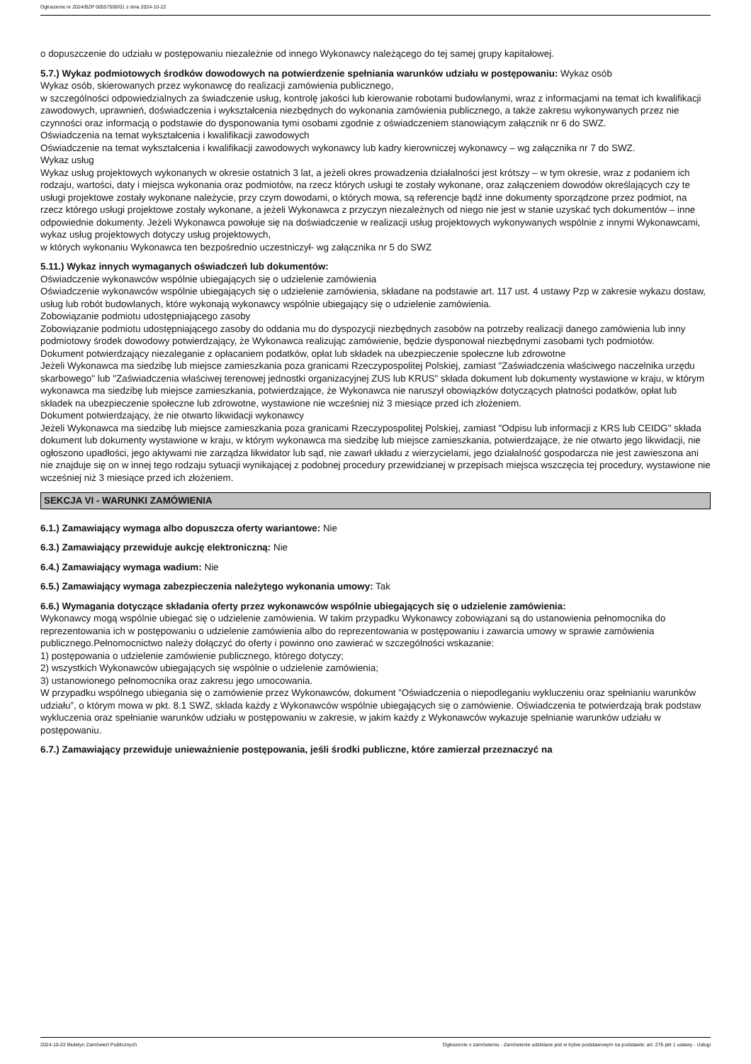Ogłoszenie nr 2024/BZP 00557506/01 z dnia 2024-10-22
o dopuszczenie do udziału w postępowaniu niezależnie od innego Wykonawcy należącego do tej samej grupy kapitałowej.
5.7.) Wykaz podmiotowych środków dowodowych na potwierdzenie spełniania warunków udziału w postępowaniu: Wykaz osób
Wykaz osób, skierowanych przez wykonawcę do realizacji zamówienia publicznego,
w szczególności odpowiedzialnych za świadczenie usług, kontrolę jakości lub kierowanie robotami budowlanymi, wraz z informacjami na temat ich kwalifikacji zawodowych, uprawnień, doświadczenia i wykształcenia niezbędnych do wykonania zamówienia publicznego, a także zakresu wykonywanych przez nie czynności oraz informacją o podstawie do dysponowania tymi osobami zgodnie z oświadczeniem stanowiącym załącznik nr 6 do SWZ.
Oświadczenia na temat wykształcenia i kwalifikacji zawodowych
Oświadczenie na temat wykształcenia i kwalifikacji zawodowych wykonawcy lub kadry kierowniczej wykonawcy – wg załącznika nr 7 do SWZ.
Wykaz usług
Wykaz usług projektowych wykonanych w okresie ostatnich 3 lat, a jeżeli okres prowadzenia działalności jest krótszy – w tym okresie, wraz z podaniem ich rodzaju, wartości, daty i miejsca wykonania oraz podmiotów, na rzecz których usługi te zostały wykonane, oraz załączeniem dowodów określających czy te usługi projektowe zostały wykonane należycie, przy czym dowodami, o których mowa, są referencje bądź inne dokumenty sporządzone przez podmiot, na rzecz którego usługi projektowe zostały wykonane, a jeżeli Wykonawca z przyczyn niezależnych od niego nie jest w stanie uzyskać tych dokumentów – inne odpowiednie dokumenty. Jeżeli Wykonawca powołuje się na doświadczenie w realizacji usług projektowych wykonywanych wspólnie z innymi Wykonawcami, wykaz usług projektowych dotyczy usług projektowych,
w których wykonaniu Wykonawca ten bezpośrednio uczestniczył- wg załącznika nr 5 do SWZ
5.11.) Wykaz innych wymaganych oświadczeń lub dokumentów:
Oświadczenie wykonawców wspólnie ubiegających się o udzielenie zamówienia
Oświadczenie wykonawców wspólnie ubiegających się o udzielenie zamówienia, składane na podstawie art. 117 ust. 4 ustawy Pzp w zakresie wykazu dostaw, usług lub robót budowlanych, które wykonają wykonawcy wspólnie ubiegający się o udzielenie zamówienia.
Zobowiązanie podmiotu udostępniającego zasoby
Zobowiązanie podmiotu udostępniającego zasoby do oddania mu do dyspozycji niezbędnych zasobów na potrzeby realizacji danego zamówienia lub inny podmiotowy środek dowodowy potwierdzający, że Wykonawca realizując zamówienie, będzie dysponował niezbędnymi zasobami tych podmiotów.
Dokument potwierdzający niezaleganie z opłacaniem podatków, opłat lub składek na ubezpieczenie społeczne lub zdrowotne
Jeżeli Wykonawca ma siedzibę lub miejsce zamieszkania poza granicami Rzeczypospolitej Polskiej, zamiast "Zaświadczenia właściwego naczelnika urzędu skarbowego" lub "Zaświadczenia właściwej terenowej jednostki organizacyjnej ZUS lub KRUS" składa dokument lub dokumenty wystawione w kraju, w którym wykonawca ma siedzibę lub miejsce zamieszkania, potwierdzające, że Wykonawca nie naruszył obowiązków dotyczących płatności podatków, opłat lub składek na ubezpieczenie społeczne lub zdrowotne, wystawione nie wcześniej niż 3 miesiące przed ich złożeniem.
Dokument potwierdzający, że nie otwarto likwidacji wykonawcy
Jeżeli Wykonawca ma siedzibę lub miejsce zamieszkania poza granicami Rzeczypospolitej Polskiej, zamiast "Odpisu lub informacji z KRS lub CEIDG" składa dokument lub dokumenty wystawione w kraju, w którym wykonawca ma siedzibę lub miejsce zamieszkania, potwierdzające, że nie otwarto jego likwidacji, nie ogłoszono upadłości, jego aktywami nie zarządza likwidator lub sąd, nie zawarł układu z wierzycielami, jego działalność gospodarcza nie jest zawieszona ani nie znajduje się on w innej tego rodzaju sytuacji wynikającej z podobnej procedury przewidzianej w przepisach miejsca wszczęcia tej procedury, wystawione nie wcześniej niż 3 miesiące przed ich złożeniem.
SEKCJA VI - WARUNKI ZAMÓWIENIA
6.1.) Zamawiający wymaga albo dopuszcza oferty wariantowe: Nie
6.3.) Zamawiający przewiduje aukcję elektroniczną: Nie
6.4.) Zamawiający wymaga wadium: Nie
6.5.) Zamawiający wymaga zabezpieczenia należytego wykonania umowy: Tak
6.6.) Wymagania dotyczące składania oferty przez wykonawców wspólnie ubiegających się o udzielenie zamówienia:
Wykonawcy mogą wspólnie ubiegać się o udzielenie zamówienia. W takim przypadku Wykonawcy zobowiązani są do ustanowienia pełnomocnika do reprezentowania ich w postępowaniu o udzielenie zamówienia albo do reprezentowania w postępowaniu i zawarcia umowy w sprawie zamówienia publicznego.Pełnomocnictwo należy dołączyć do oferty i powinno ono zawierać w szczególności wskazanie:
1) postępowania o udzielenie zamówienie publicznego, którego dotyczy;
2) wszystkich Wykonawców ubiegających się wspólnie o udzielenie zamówienia;
3) ustanowionego pełnomocnika oraz zakresu jego umocowania.
W przypadku wspólnego ubiegania się o zamówienie przez Wykonawców, dokument ”Oświadczenia o niepodleganiu wykluczeniu oraz spełnianiu warunków udziału”, o którym mowa w pkt. 8.1 SWZ, składa każdy z Wykonawców wspólnie ubiegających się o zamówienie. Oświadczenia te potwierdzają brak podstaw wykluczenia oraz spełnianie warunków udziału w postępowaniu w zakresie, w jakim każdy z Wykonawców wykazuje spełnianie warunków udziału w postępowaniu.
6.7.) Zamawiający przewiduje unieważnienie postępowania, jeśli środki publiczne, które zamierzał przeznaczyć na
2024-10-22 Biuletyn Zamówień Publicznych Ogłoszenie o zamówieniu - Zamówienie udzielane jest w trybie podstawowym na podstawie: art. 275 pkt 1 ustawy - Usługi